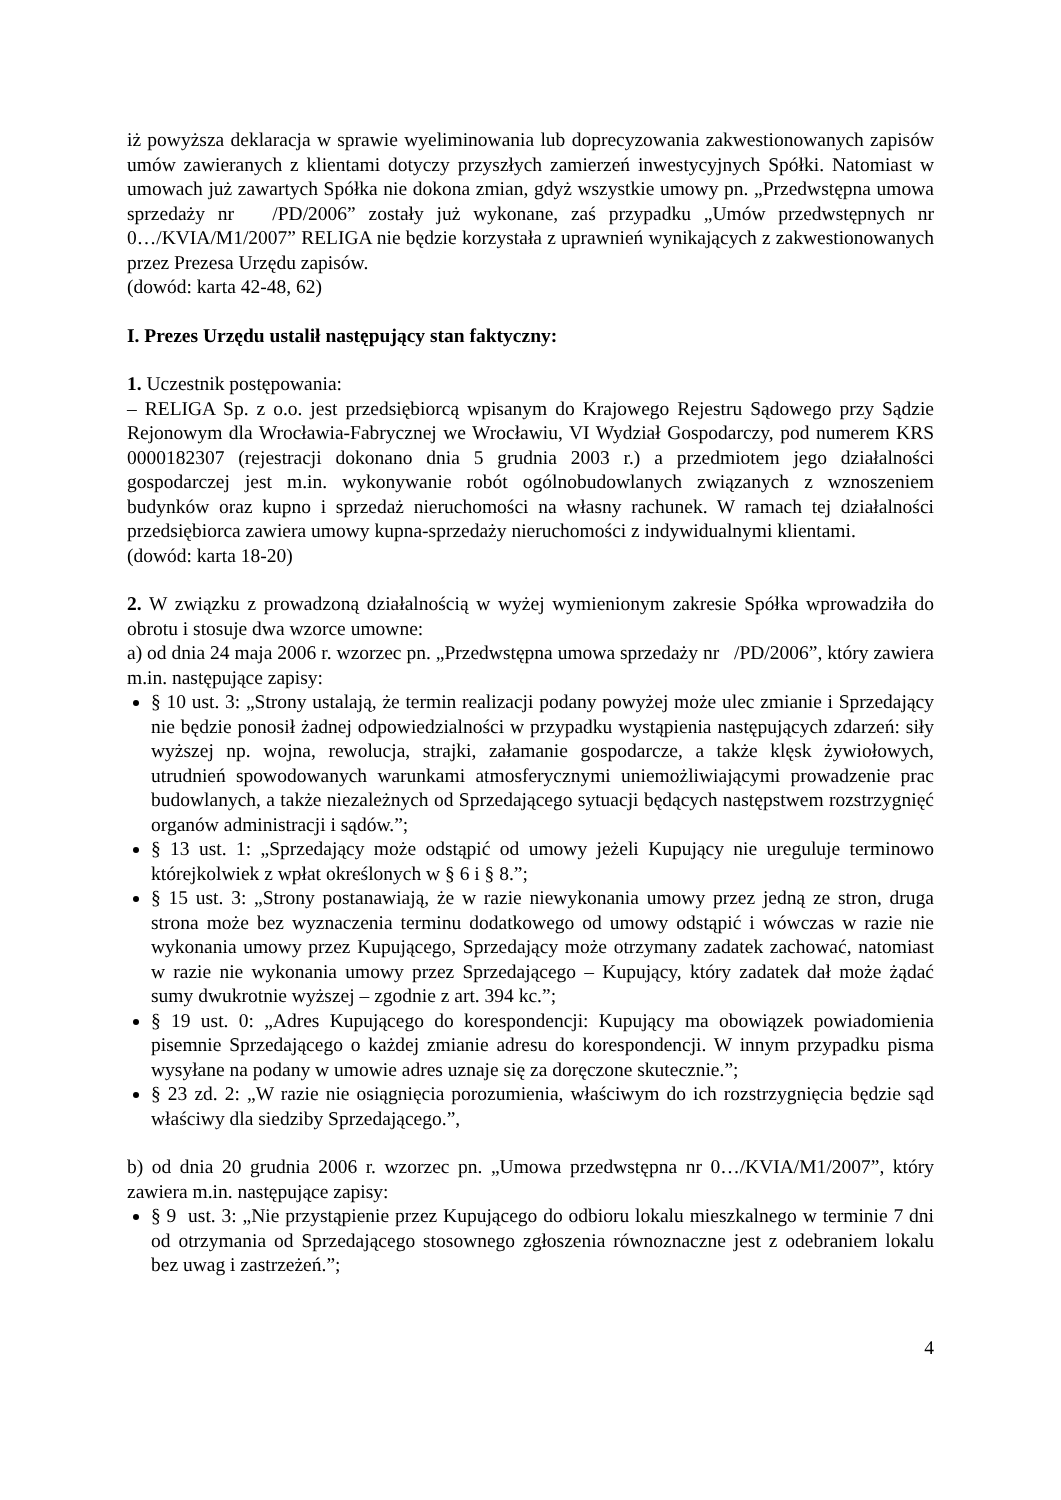iż powyższa deklaracja w sprawie wyeliminowania lub doprecyzowania zakwestionowanych zapisów umów zawieranych z klientami dotyczy przyszłych zamierzeń inwestycyjnych Spółki. Natomiast w umowach już zawartych Spółka nie dokona zmian, gdyż wszystkie umowy pn. „Przedwstępna umowa sprzedaży nr /PD/2006” zostały już wykonane, zaś przypadku „Umów przedwstępnych nr 0…/KVIA/M1/2007” RELIGA nie będzie korzystała z uprawnień wynikających z zakwestionowanych przez Prezesa Urzędu zapisów.
(dowód: karta 42-48, 62)
I. Prezes Urzędu ustalił następujący stan faktyczny:
1. Uczestnik postępowania:
– RELIGA Sp. z o.o. jest przedsiębiorcą wpisanym do Krajowego Rejestru Sądowego przy Sądzie Rejonowym dla Wrocławia-Fabrycznej we Wrocławiu, VI Wydział Gospodarczy, pod numerem KRS 0000182307 (rejestracji dokonano dnia 5 grudnia 2003 r.) a przedmiotem jego działalności gospodarczej jest m.in. wykonywanie robót ogólnobudowlanych związanych z wznoszeniem budynków oraz kupno i sprzedaż nieruchomości na własny rachunek. W ramach tej działalności przedsiębiorca zawiera umowy kupna-sprzedaży nieruchomości z indywidualnymi klientami.
(dowód: karta 18-20)
2. W związku z prowadzoną działalnością w wyżej wymienionym zakresie Spółka wprowadziła do obrotu i stosuje dwa wzorce umowne:
a) od dnia 24 maja 2006 r. wzorzec pn. „Przedwstępna umowa sprzedaży nr /PD/2006”, który zawiera m.in. następujące zapisy:
§ 10 ust. 3: „Strony ustalają, że termin realizacji podany powyżej może ulec zmianie i Sprzedający nie będzie ponosił żadnej odpowiedzialności w przypadku wystąpienia następujących zdarzeń: siły wyższej np. wojna, rewolucja, strajki, załamanie gospodarcze, a także klęsk żywiołowych, utrudnień spowodowanych warunkami atmosferycznymi uniemożliwiającymi prowadzenie prac budowlanych, a także niezależnych od Sprzedającego sytuacji będących następstwem rozstrzygnięć organów administracji i sądów.”;
§ 13 ust. 1: „Sprzedający może odstąpić od umowy jeżeli Kupujący nie ureguluje terminowo którejkolwiek z wpłat określonych w § 6 i § 8.”;
§ 15 ust. 3: „Strony postanawiają, że w razie niewykonania umowy przez jedną ze stron, druga strona może bez wyznaczenia terminu dodatkowego od umowy odstąpić i wówczas w razie nie wykonania umowy przez Kupującego, Sprzedający może otrzymany zadatek zachować, natomiast w razie nie wykonania umowy przez Sprzedającego – Kupujący, który zadatek dał może żądać sumy dwukrotnie wyższej – zgodnie z art. 394 kc.”;
§ 19 ust. 0: „Adres Kupującego do korespondencji: Kupujący ma obowiązek powiadomienia pisemnie Sprzedającego o każdej zmianie adresu do korespondencji. W innym przypadku pisma wysyłane na podany w umowie adres uznaje się za doręczone skutecznie.”;
§ 23 zd. 2: „W razie nie osiągnięcia porozumienia, właściwym do ich rozstrzygnięcia będzie sąd właściwy dla siedziby Sprzedającego.”,
b) od dnia 20 grudnia 2006 r. wzorzec pn. „Umowa przedwstępna nr 0…/KVIA/M1/2007”, który zawiera m.in. następujące zapisy:
§ 9 ust. 3: „Nie przystąpienie przez Kupującego do odbioru lokalu mieszkalnego w terminie 7 dni od otrzymania od Sprzedającego stosownego zgłoszenia równoznaczne jest z odebraniem lokalu bez uwag i zastrzeżeń.”;
4